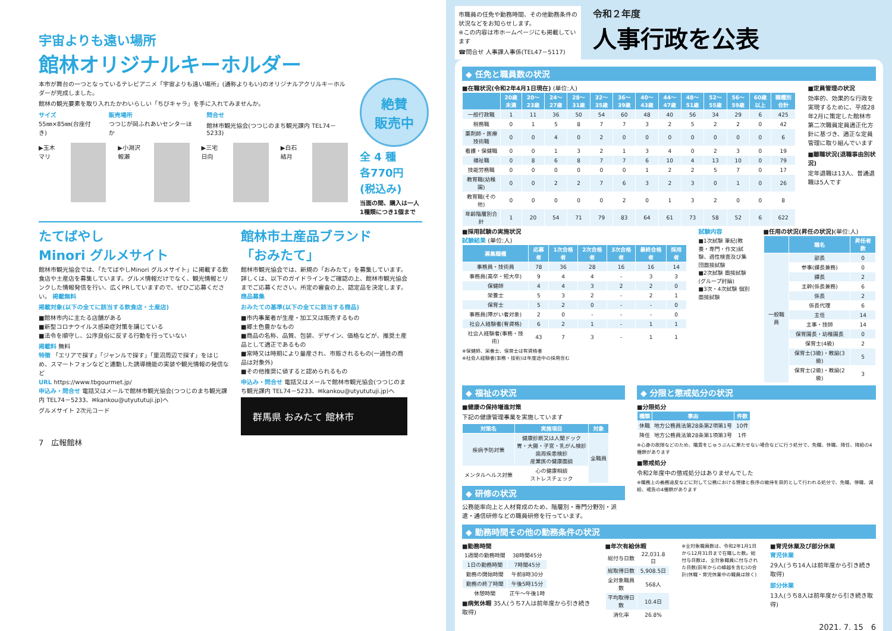宇宙よりも遠い場所
館林オリジナルキーホルダー
本市が舞台の一つとなっているテレビアニメ「宇宙よりも遠い場所」(通称よりもい)のオリジナルアクリルキーホルダーが完成しました。
館林の観光要素を取り入れたかわいらしい「ちびキャラ」を手に入れてみませんか。
サイズ
55㎜×85㎜(台座付き)
販売場所
つつじが岡ふれあいセンターほか
問合せ
館林市観光協会(つつじのまち観光課内 TEL74－5233)
▶玉木マリ ▶小淵沢報瀬 ▶三宅日向 ▶白石結月
絶賛
販売中
全 4 種
各770円
(税込み)
当面の間、購入は一人
1種類につき1個まで
たてばやし
Minori グルメサイト
館林市観光協会では､「たてばやしMinori グルメサイト」に掲載する飲食店や土産店を募集しています。グルメ情報だけでなく、観光情報とリンクした情報発信を行い、広くPRしていますので、ぜひご応募ください。 掲載無料
掲載対象(以下の全てに該当する飲食店・土産店)
■館林市内に主たる店舗がある
■新型コロナウイルス感染症対策を講じている
■法令を順守し、公序良俗に反する行動を行っていない
掲載料 無料
特徴 「エリアで探す」「ジャンルで探す」「里沼周辺で探す」をはじめ、スマートフォンなどと連動した誘導機能の実装や観光情報の発信など
URL https://www.tbgourmet.jp/
申込み・問合せ 電話又はメールで館林市観光協会(つつじのまち観光課内 TEL74－5233、✉kankou@utyututuji.jp)へ
グルメサイト 2次元コード
館林市土産品ブランド
「おみたて」
館林市観光協会では、新規の「おみたて」を募集しています。詳しくは、以下のガイドラインをご確認の上、館林市観光協会までご応募ください。所定の審査の上、認定品を決定します。 商品募集
おみたての基準(以下の全てに該当する商品)
■市内事業者が生産・加工又は販売するもの
■郷土色豊かなもの
■商品の名称、品質、包装、デザイン、価格などが、推奨土産品として適正であるもの
■常時又は時期により量産され、市販されるもの(一過性の商品は対象外)
■その他推奨に値すると認められるもの
申込み・問合せ 電話又はメールで館林市観光協会(つつじのまち観光課内 TEL74－5233、✉kankou@utyututuji.jp)へ
群馬県 おみたて 館林市
7　広報館林
市職員の任免や勤務時間、その他勤務条件の状況などをお知らせします。
※この内容は市ホームページにも掲載しています
☎問合せ 人事課人事係(TEL47－5117)
令和２年度
人事行政を公表
◆ 任免と職員数の状況
■在職状況(令和2年4月1日現在) (単位:人)
| | 20歳未満 | 20～23歳 | 24～27歳 | 28～31歳 | 32～35歳 | 36～39歳 | 40～43歳 | 44～47歳 | 48～51歳 | 52～55歳 | 56～59歳 | 60歳以上 | 職種別合計 |
| --- | --- | --- | --- | --- | --- | --- | --- | --- | --- | --- | --- | --- | --- |
| 一般行政職 | 1 | 11 | 36 | 50 | 54 | 60 | 48 | 40 | 56 | 34 | 29 | 6 | 425 |
| 税務職 | 0 | 1 | 5 | 8 | 7 | 7 | 3 | 2 | 5 | 2 | 2 | 0 | 42 |
| 薬剤師・医療技術職 | 0 | 0 | 4 | 0 | 2 | 0 | 0 | 0 | 0 | 0 | 0 | 0 | 6 |
| 看護・保健職 | 0 | 0 | 1 | 3 | 2 | 1 | 3 | 4 | 0 | 2 | 3 | 0 | 19 |
| 福祉職 | 0 | 8 | 6 | 8 | 7 | 7 | 6 | 10 | 4 | 13 | 10 | 0 | 79 |
| 技能労務職 | 0 | 0 | 0 | 0 | 0 | 0 | 1 | 2 | 2 | 5 | 7 | 0 | 17 |
| 教育職(幼稚園) | 0 | 0 | 2 | 2 | 7 | 6 | 3 | 2 | 3 | 0 | 1 | 0 | 26 |
| 教育職(その他) | 0 | 0 | 0 | 0 | 0 | 2 | 0 | 1 | 3 | 2 | 0 | 0 | 8 |
| 年齢階層別合計 | 1 | 20 | 54 | 71 | 79 | 83 | 64 | 61 | 73 | 58 | 52 | 6 | 622 |
■定員管理の状況
効率的、効果的な行政を実現するために、平成28年2月に策定した館林市第二次職員定員適正化方針に基づき、適正な定員管理に取り組んでいます
■離職状況(退職事由別状況)
定年退職は13人、普通退職は5人です
■採用試験の実施状況
試験結果 (単位:人)
| 募集職種 | 応募者 | 1次合格者 | 2次合格者 | 3次合格者 | 最終合格者 | 採用者 |
| --- | --- | --- | --- | --- | --- | --- |
| 事務員・技術員 | 78 | 36 | 28 | 16 | 16 | 14 |
| 事務員(高卒・短大卒) | 9 | 4 | 4 | - | 3 | 3 |
| 保健師 | 4 | 4 | 3 | 2 | 2 | 0 |
| 栄養士 | 5 | 3 | 2 | - | 2 | 1 |
| 保育士 | 5 | 2 | 0 | - | - | 0 |
| 事務員(障がい者対象) | 2 | 0 | - | - | - | 0 |
| 社会人経験者(有資格) | 6 | 2 | 1 | - | 1 | 1 |
| 社会人経験者(事務・技術) | 43 | 7 | 3 | - | 1 | 1 |
※保健師、栄養士、保育士は有資格者
※社会人経験者(事務・技術)は年度途中の採用含む
試験内容
■1次試験 筆記(教養・専門・作文)試験、適性検査及び集団面接試験
■2次試験 面接試験(グループ討論)
■3次・4次試験 個別面接試験
■任用の状況(昇任の状況)(単位:人)
| | 職名 | 昇任者数 |
| --- | --- | --- |
| 一般職員 | 部長 | 0 |
| | 参事(課長兼務) | 0 |
| | 課長 | 2 |
| | 主幹(係長兼務) | 6 |
| | 係長 | 2 |
| | 係長代理 | 6 |
| | 主任 | 14 |
| | 主事・技師 | 14 |
| | 保育園長・幼稚園長 | 0 |
| | 保育士(4級) | 2 |
| | 保育士(3級)・教諭(3級) | 5 |
| | 保育士(2級)・教諭(2級) | 3 |
◆ 福祉の状況
■健康の保持増進対策
下記の健康管理事業を実施しています
| 対策名 | 実施項目 | 対象 |
| --- | --- | --- |
| 疾病予防対策 | 健康診断又は人間ドック 胃・大腸・子宮・乳がん検診 歯周疾患検診 産業医の健康面談 | 全職員 |
| メンタルヘルス対策 | 心の健康相談 ストレスチェック | |
◆ 研修の状況
公務能率向上と人材育成のため、階層別・専門分野別・派遣・通信研修などの職員研修を行っています。
◆ 分限と懲戒処分の状況
■分限処分
| 種類 | 事由 | 件数 |
| --- | --- | --- |
| 休職 | 地方公務員法第28条第2項第1号 | 10件 |
| 降任 | 地方公務員法第28条第1項第3号 | 1件 |
※心身の故障などのため、職責をじゅうぶんに果たせない場合などに行う処分で、免職、休職、降任、降給の4種類があります
■懲戒処分
令和2年度中の懲戒処分はありませんでした
※職務上の義務違反などに対して公務における規律と秩序の維持を目的として行われる処分で、免職、停職、減給、戒告の4種類があります
◆ 勤務時間その他の勤務条件の状況
■勤務時間
| 1週間の勤務時間 | 38時間45分 |
| 1日の勤務時間 | 7時間45分 |
| 勤務の開始時間 | 午前8時30分 |
| 勤務の終了時間 | 午後5時15分 |
| 休憩時間 | 正午～午後1時 |
■病気休暇 35人(うち7人は前年度から引き続き取得)
■年次有給休暇
| 総付与日数 | 22,031.8日 |
| 総取得日数 | 5,908.5日 |
| 全対象職員数 | 568人 |
| 平均取得日数 | 10.4日 |
| 消化率 | 26.8% |
※全対象職員数は、令和2年1月1日から12月31日まで在職した数。総付与日数は、全対象職員に付与された日数(前年からの繰越を含む)の合計(休職・育児休業中の職員は除く)
■育児休業及び部分休業
育児休業
29人(うち14人は前年度から引き続き取得)
部分休業
13人(うち8人は前年度から引き続き取得)
2021. 7. 15　6